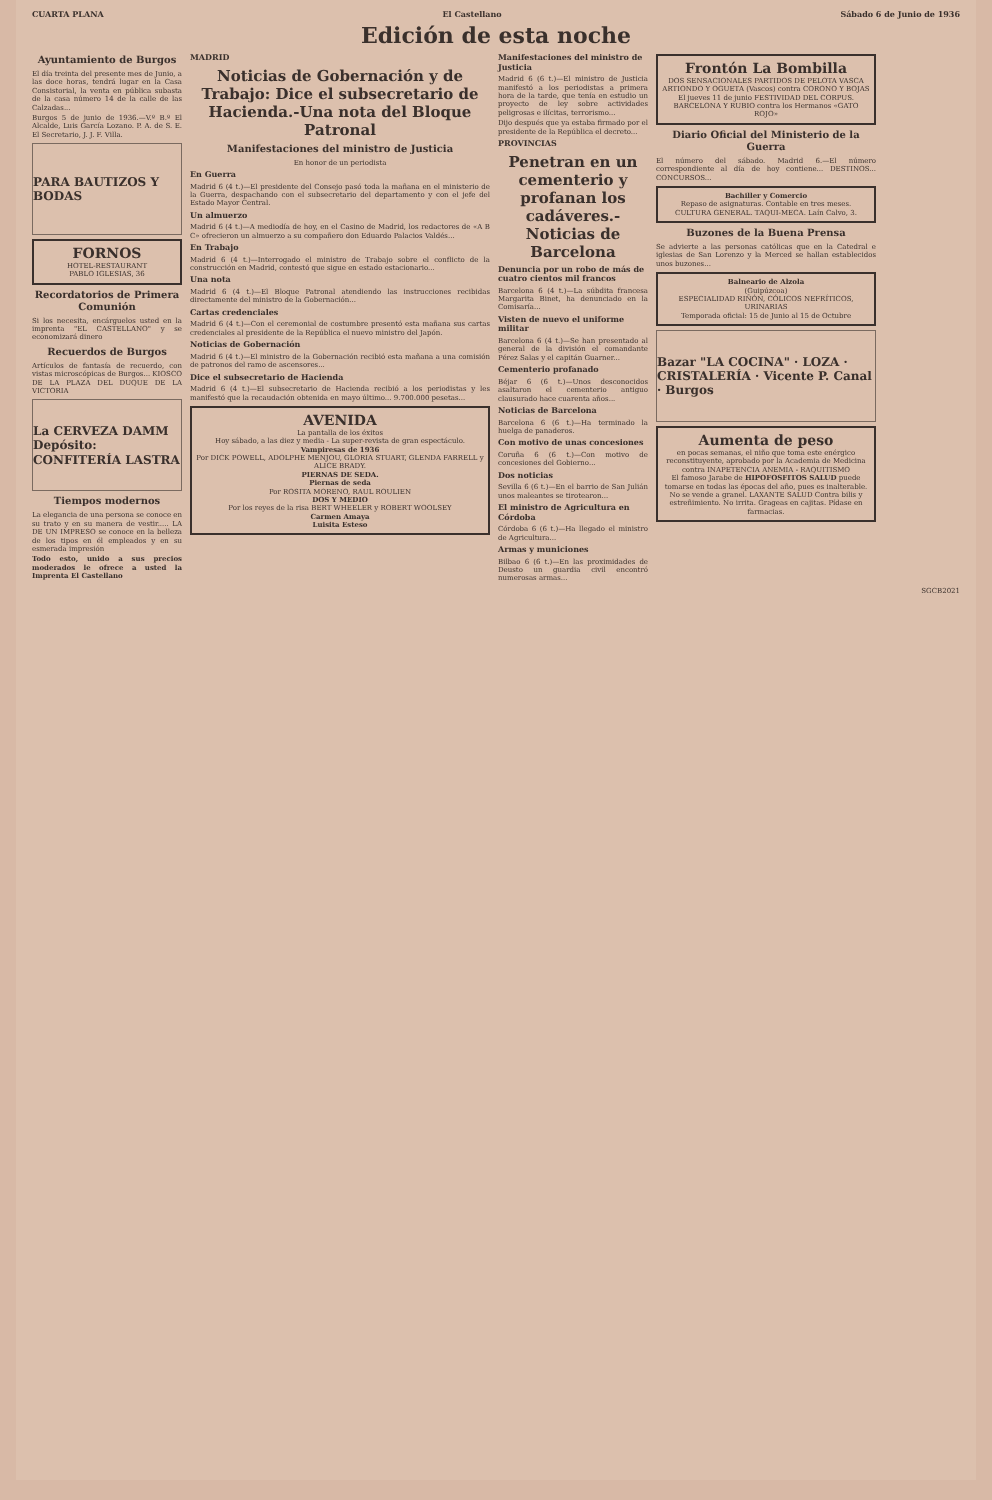CUARTA PLANA El Castellano Sábado 6 de Junio de 1936
Edición de esta noche
Ayuntamiento de Burgos
El día treinta del presente mes de Junio, a las doce horas, tendrá lugar en la Casa Consistorial, la venta en pública subasta de la casa número 14 de la calle de las Calzadas...
Burgos 5 de junio de 1936.—V.º B.º El Alcalde, Luis García Lozano. P. A. de S. E. El Secretario, J. J. F. Villa.
PARA BAUTIZOS Y BODAS
FORNOS
HOTEL-RESTAURANT
PABLO IGLESIAS, 36
Recordatorios de Primera Comunión
Si los necesita, encárguelos usted en la imprenta "EL CASTELLANO" y se economizará dinero
Recuerdos de Burgos
Artículos de fantasía de recuerdo, con vistas microscópicas de Burgos... KIOSCO DE LA PLAZA DEL DUQUE DE LA VICTORIA
La CERVEZA DAMM
Depósito: CONFITERÍA LASTRA
Tiempos modernos
La elegancia de una persona se conoce en su trato y en su manera de vestir..... LA DE UN IMPRESO se conoce en la belleza de los tipos en él empleados y en su esmerada impresión
Todo esto, unido a sus precios moderados le ofrece a usted la Imprenta El Castellano
MADRID
Noticias de Gobernación y de Trabajo: Dice el subsecretario de Hacienda.-Una nota del Bloque Patronal
Manifestaciones del ministro de Justicia
En honor de un periodista
En Guerra
Madrid 6 (4 t.)—El presidente del Consejo pasó toda la mañana en el ministerio de la Guerra, despachando con el subsecretario del departamento y con el jefe del Estado Mayor Central.
Un almuerzo
Madrid 6 (4 t.)—A mediodía de hoy, en el Casino de Madrid, los redactores de «A B C» ofrecieron un almuerzo a su compañero don Eduardo Palacios Valdés...
En Trabajo
Madrid 6 (4 t.)—Interrogado el ministro de Trabajo sobre el conflicto de la construcción en Madrid, contestó que sigue en estado estacionario...
Una nota
Madrid 6 (4 t.)—El Bloque Patronal atendiendo las instrucciones recibidas directamente del ministro de la Gobernación...
Cartas credenciales
Madrid 6 (4 t.)—Con el ceremonial de costumbre presentó esta mañana sus cartas credenciales al presidente de la República el nuevo ministro del Japón.
Noticias de Gobernación
Madrid 6 (4 t.)—El ministro de la Gobernación recibió esta mañana a una comisión de patronos del ramo de ascensores...
Dice el subsecretario de Hacienda
Madrid 6 (4 t.)—El subsecretario de Hacienda recibió a los periodistas y les manifestó que la recaudación obtenida en mayo último... 9.700.000 pesetas...
AVENIDA
La pantalla de los éxitos
Hoy sábado, a las diez y media - La super-revista de gran espectáculo.
Vampiresas de 1936
Por DICK POWELL, ADOLPHE MENJOU, GLORIA STUART, GLENDA FARRELL y ALICE BRADY.
PIERNAS DE SEDA.
Piernas de seda
Por ROSITA MORENO, RAUL ROULIEN
DOS Y MEDIO
Por los reyes de la risa BERT WHEELER y ROBERT WOOLSEY
Carmen Amaya
Luisita Esteso
Manifestaciones del ministro de Justicia
Madrid 6 (6 t.)—El ministro de Justicia manifestó a los periodistas a primera hora de la tarde, que tenía en estudio un proyecto de ley sobre actividades peligrosas e ilícitas, terrorismo...
Dijo después que ya estaba firmado por el presidente de la República el decreto...
PROVINCIAS
Penetran en un cementerio y profanan los cadáveres.-Noticias de Barcelona
Denuncia por un robo de más de cuatro cientos mil francos
Barcelona 6 (4 t.)—La súbdita francesa Margarita Binet, ha denunciado en la Comisaría...
Visten de nuevo el uniforme militar
Barcelona 6 (4 t.)—Se han presentado al general de la división el comandante Pérez Salas y el capitán Guarner...
Cementerio profanado
Béjar 6 (6 t.)—Unos desconocidos asaltaron el cementerio antiguo clausurado hace cuarenta años...
Noticias de Barcelona
Barcelona 6 (6 t.)—Ha terminado la huelga de panaderos.
Con motivo de unas concesiones
Coruña 6 (6 t.)—Con motivo de concesiones del Gobierno...
Dos noticias
Sevilla 6 (6 t.)—En el barrio de San Julián unos maleantes se tirotearon...
El ministro de Agricultura en Córdoba
Córdoba 6 (6 t.)—Ha llegado el ministro de Agricultura...
Armas y municiones
Bilbao 6 (6 t.)—En las proximidades de Deusto un guardia civil encontró numerosas armas...
Frontón La Bombilla
DOS SENSACIONALES PARTIDOS DE PELOTA VASCA
ARTIONDO Y OGUETA (Vascos) contra CORONO Y BOJAS
El jueves 11 de junio FESTIVIDAD DEL CORPUS. BARCELONA Y RUBIO contra los Hermanos «GATO ROJO»
Diario Oficial del Ministerio de la Guerra
El número del sábado. Madrid 6.—El número correspondiente al día de hoy contiene... DESTINOS... CONCURSOS...
Bachiller y Comercio
Repaso de asignaturas. Contable en tres meses. CULTURA GENERAL. TAQUI-MECA. Laín Calvo, 3.
Buzones de la Buena Prensa
Se advierte a las personas católicas que en la Catedral e iglesias de San Lorenzo y la Merced se hallan establecidos unos buzones...
Balneario de Alzola
(Guipúzcoa)
ESPECIALIDAD RIÑÓN, CÓLICOS NEFRÍTICOS, URINARIAS
Temporada oficial: 15 de Junio al 15 de Octubre
Bazar "LA COCINA" · LOZA · CRISTALERÍA · Vicente P. Canal · Burgos
Aumenta de peso
en pocas semanas, el niño que toma este enérgico reconstituyente, aprobado por la Academia de Medicina contra INAPETENCIA ANEMIA - RAQUITISMO
El famoso Jarabe de HIPOFOSFITOS SALUD puede tomarse en todas las épocas del año, pues es inalterable.
No se vende a granel. LAXANTE SALUD Contra bilis y estreñimiento. No irrita. Grageas en cajitas. Pídase en farmacias.
SGCB2021